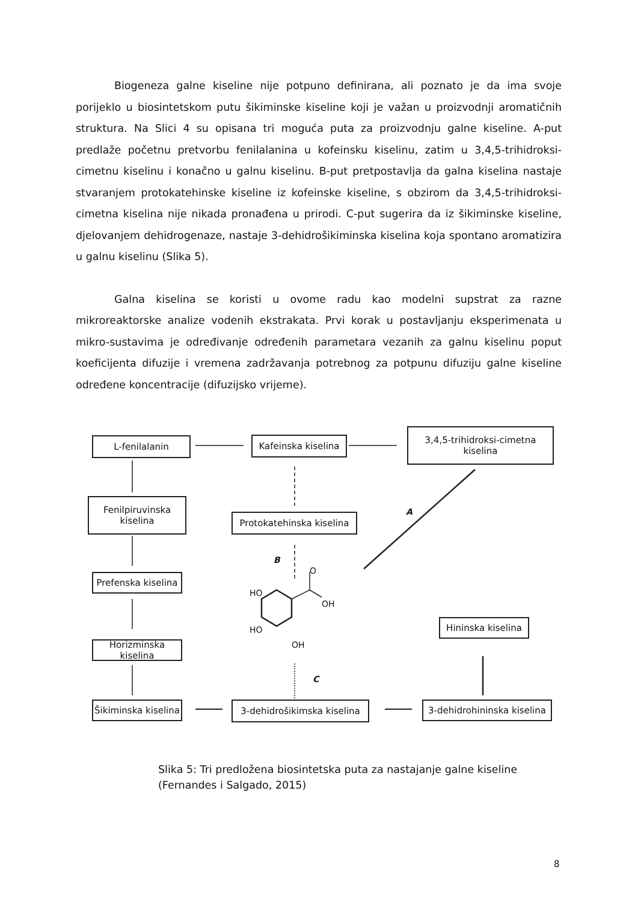Biogeneza galne kiseline nije potpuno definirana, ali poznato je da ima svoje porijeklo u biosintetskom putu šikiminske kiseline koji je važan u proizvodnji aromatičnih struktura. Na Slici 4 su opisana tri moguća puta za proizvodnju galne kiseline. A-put predlaže početnu pretvorbu fenilalanina u kofeinsku kiselinu, zatim u 3,4,5-trihidroksi-cimetnu kiselinu i konačno u galnu kiselinu. B-put pretpostavlja da galna kiselina nastaje stvaranjem protokatehinske kiseline iz kofeinske kiseline, s obzirom da 3,4,5-trihidroksi-cimetna kiselina nije nikada pronađena u prirodi. C-put sugerira da iz šikiminske kiseline, djelovanjem dehidrogenaze, nastaje 3-dehidrošikiminska kiselina koja spontano aromatizira u galnu kiselinu (Slika 5).
Galna kiselina se koristi u ovome radu kao modelni supstrat za razne mikroreaktorske analize vodenih ekstrakata. Prvi korak u postavljanju eksperimenata u mikro-sustavima je određivanje određenih parametara vezanih za galnu kiselinu poput koeficijenta difuzije i vremena zadržavanja potrebnog za potpunu difuziju galne kiseline određene koncentracije (difuzijsko vrijeme).
L-fenilalanin
Kafeinska kiselina
3,4,5-trihidroksi-cimetna
kiselina
Fenilpiruvinska
kiselina
Protokatehinska kiselina
A
B
Prefenska kiselina
HO
O
OH
HO
OH
Hininska kiselina
Horizminska kiselina
C
Šikiminska kiselina
3-dehidrošikimska kiselina
3-dehidrohininska kiselina
Slika 5: Tri predložena biosintetska puta za nastajanje galne kiseline
(Fernandes i Salgado, 2015)
8